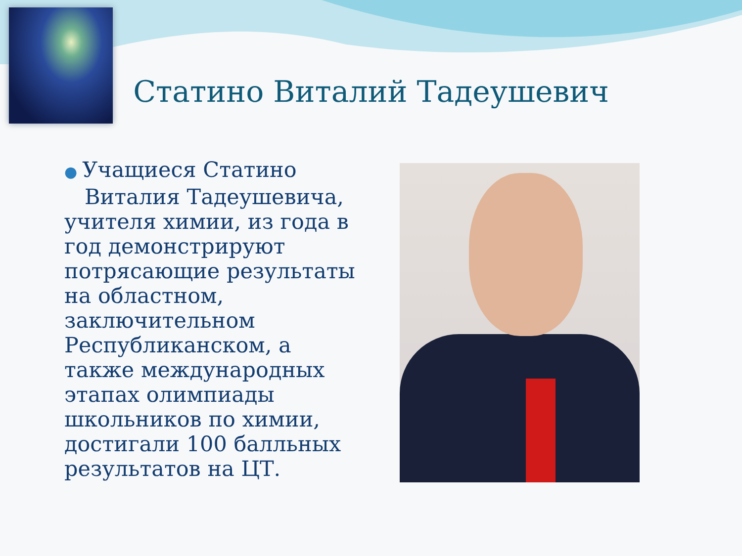Статино Виталий Тадеушевич
● Учащиеся Статино
Виталия Тадеушевича, учителя химии, из года в год демонстрируют потрясающие результаты на областном, заключительном Республиканском, а также международных этапах олимпиады школьников по химии, достигали 100 балльных результатов на ЦТ.